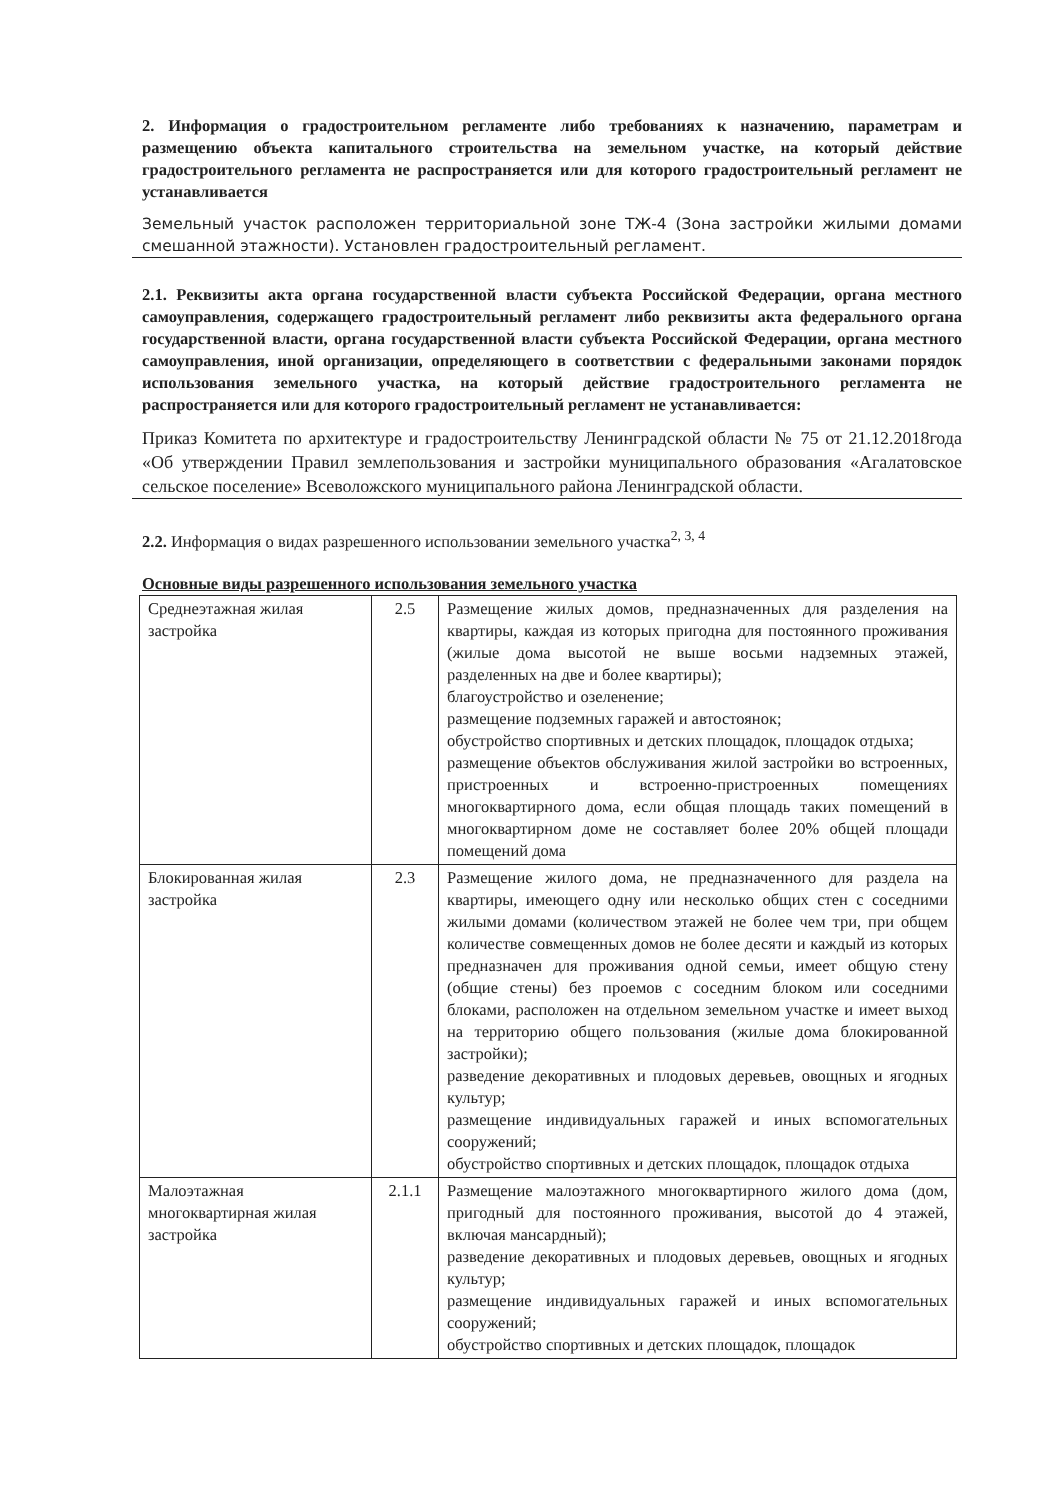2. Информация о градостроительном регламенте либо требованиях к назначению, параметрам и размещению объекта капитального строительства на земельном участке, на который действие градостроительного регламента не распространяется или для которого градостроительный регламент не устанавливается
Земельный участок расположен территориальной зоне ТЖ-4 (Зона застройки жилыми домами смешанной этажности). Установлен градостроительный регламент.
2.1. Реквизиты акта органа государственной власти субъекта Российской Федерации, органа местного самоуправления, содержащего градостроительный регламент либо реквизиты акта федерального органа государственной власти, органа государственной власти субъекта Российской Федерации, органа местного самоуправления, иной организации, определяющего в соответствии с федеральными законами порядок использования земельного участка, на который действие градостроительного регламента не распространяется или для которого градостроительный регламент не устанавливается:
Приказ Комитета по архитектуре и градостроительству Ленинградской области № 75 от 21.12.2018года «Об утверждении Правил землепользования и застройки муниципального образования «Агалатовское сельское поселение» Всеволожского муниципального района Ленинградской области.
2.2. Информация о видах разрешенного использовании земельного участка<sup>2, 3, 4</sup>
Основные виды разрешенного использования земельного участка
| Среднеэтажная жилая застройка | 2.5 | Размещение жилых домов, предназначенных для разделения на квартиры, каждая из которых пригодна для постоянного проживания (жилые дома высотой не выше восьми надземных этажей, разделенных на две и более квартиры); благоустройство и озеленение; размещение подземных гаражей и автостоянок; обустройство спортивных и детских площадок, площадок отдыха; размещение объектов обслуживания жилой застройки во встроенных, пристроенных и встроенно-пристроенных помещениях многоквартирного дома, если общая площадь таких помещений в многоквартирном доме не составляет более 20% общей площади помещений дома |
| Блокированная жилая застройка | 2.3 | Размещение жилого дома, не предназначенного для раздела на квартиры, имеющего одну или несколько общих стен с соседними жилыми домами (количеством этажей не более чем три, при общем количестве совмещенных домов не более десяти и каждый из которых предназначен для проживания одной семьи, имеет общую стену (общие стены) без проемов с соседним блоком или соседними блоками, расположен на отдельном земельном участке и имеет выход на территорию общего пользования (жилые дома блокированной застройки); разведение декоративных и плодовых деревьев, овощных и ягодных культур; размещение индивидуальных гаражей и иных вспомогательных сооружений; обустройство спортивных и детских площадок, площадок отдыха |
| Малоэтажная многоквартирная жилая застройка | 2.1.1 | Размещение малоэтажного многоквартирного жилого дома (дом, пригодный для постоянного проживания, высотой до 4 этажей, включая мансардный); разведение декоративных и плодовых деревьев, овощных и ягодных культур; размещение индивидуальных гаражей и иных вспомогательных сооружений; обустройство спортивных и детских площадок, площадок |